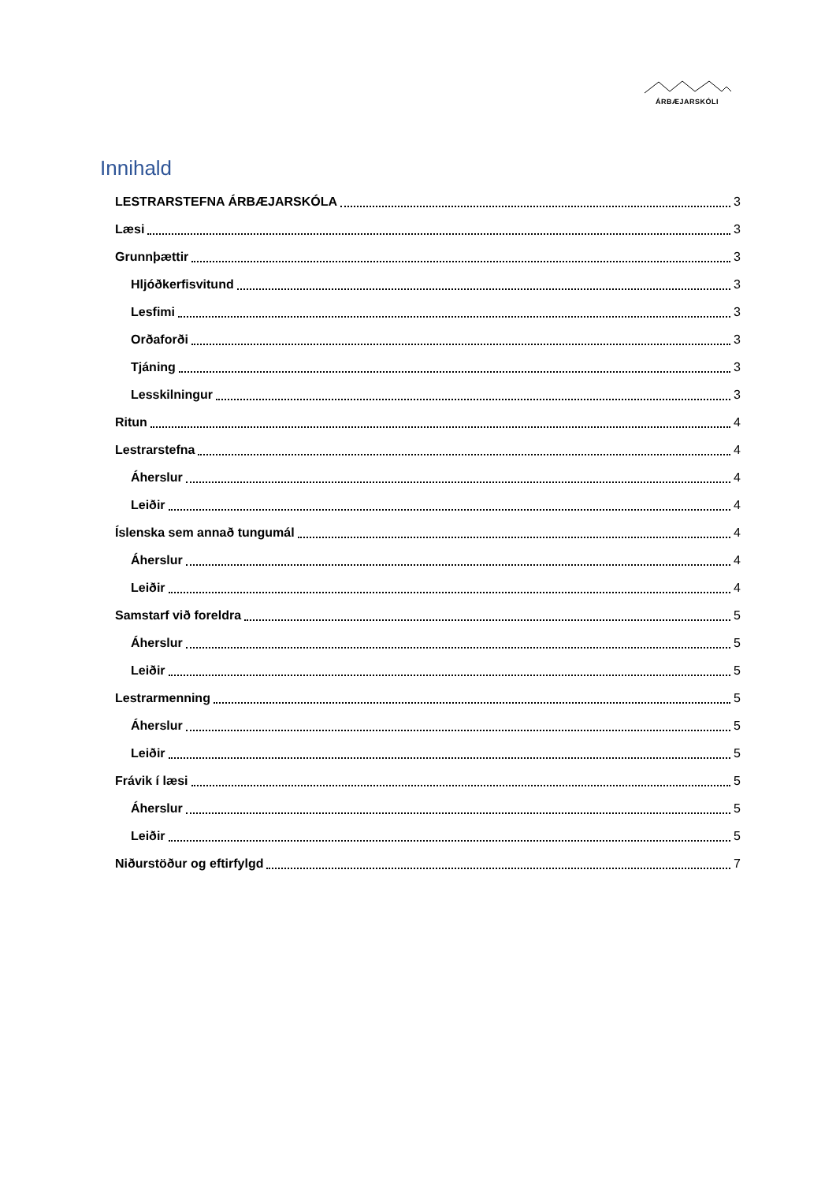ÁRBÆJARSKÓLI
Innihald
LESTRARSTEFNA ÁRBÆJARSKÓLA 3
Læsi 3
Grunnþættir 3
Hljóðkerfisvitund 3
Lesfimi 3
Orðaforði 3
Tjáning 3
Lesskilningur 3
Ritun 4
Lestrarstefna 4
Áherslur 4
Leiðir 4
Íslenska sem annað tungumál 4
Áherslur 4
Leiðir 4
Samstarf við foreldra 5
Áherslur 5
Leiðir 5
Lestrarmenning 5
Áherslur 5
Leiðir 5
Frávik í læsi 5
Áherslur 5
Leiðir 5
Niðurstöður og eftirfylgd 7